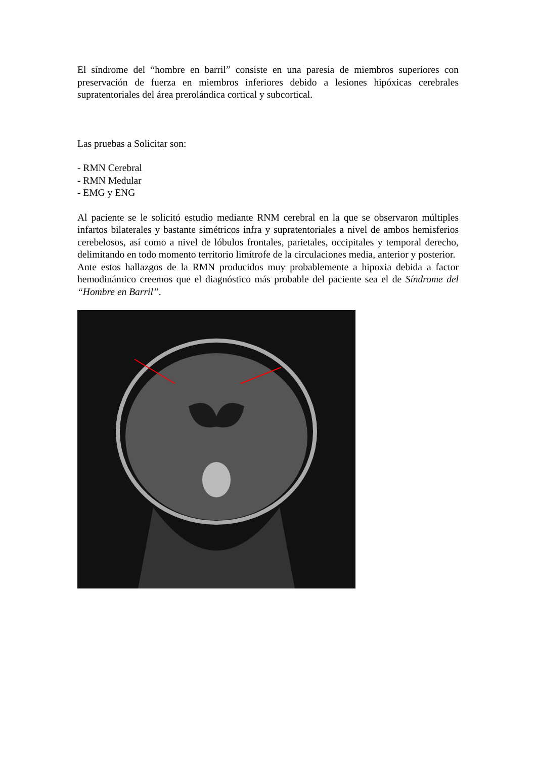El síndrome del “hombre en barril” consiste en una paresia de miembros superiores con preservación de fuerza en miembros inferiores debido a lesiones hipóxicas cerebrales supratentoriales del área prerolándica cortical y subcortical.
Las pruebas a Solicitar son:
- RMN Cerebral
- RMN Medular
- EMG y ENG
Al paciente se le solicitó estudio mediante RNM cerebral en la que se observaron múltiples infartos bilaterales y bastante simétricos infra y supratentoriales a nivel de ambos hemisferios cerebelosos, así como a nivel de lóbulos frontales, parietales, occipitales y temporal derecho, delimitando en todo momento territorio limítrofe de la circulaciones media, anterior y posterior.
Ante estos hallazgos de la RMN producidos muy probablemente a hipoxia debida a factor hemodinámico creemos que el diagnóstico más probable del paciente sea el de Síndrome del “Hombre en Barril”.